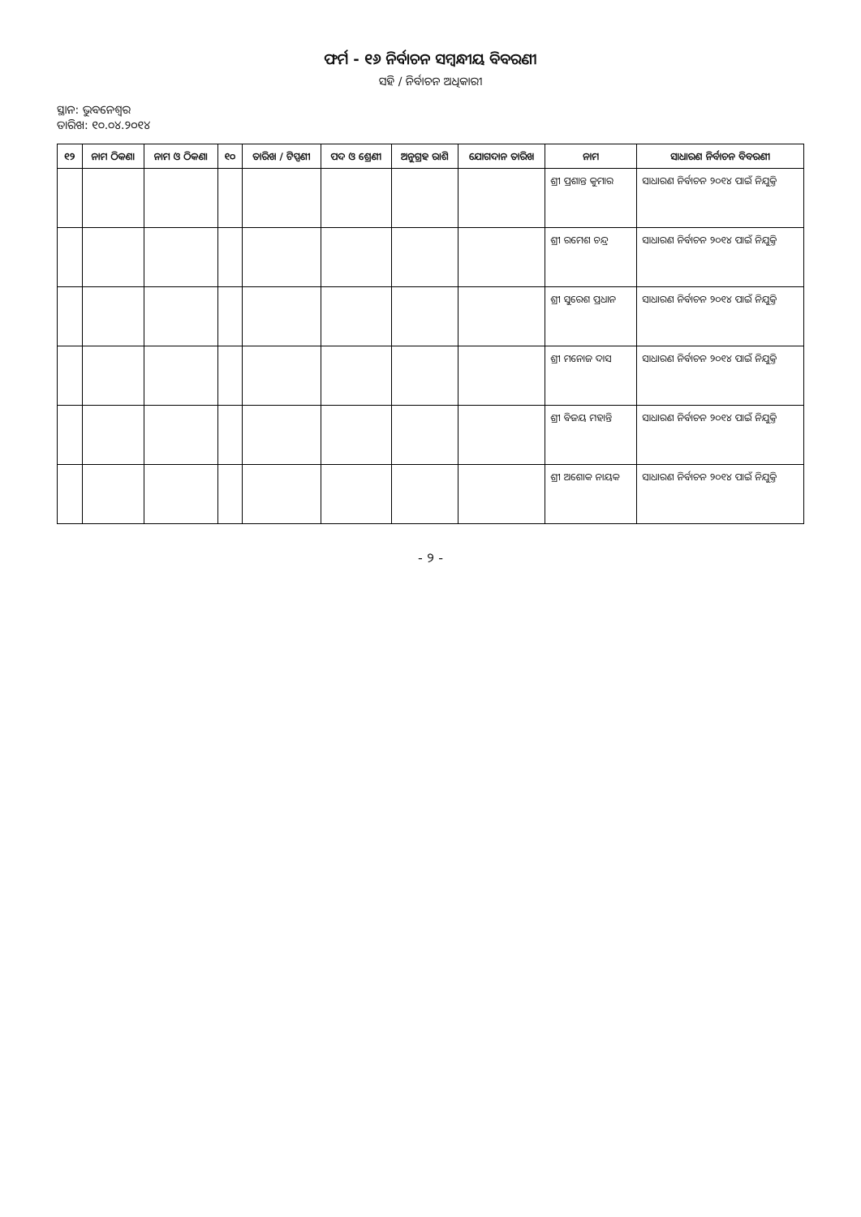ଫର୍ମ - ୧୬ ନିର୍ବାଚନ ସମ୍ବନ୍ଧୀୟ ବିବରଣୀ
ସହି / ନିର୍ବାଚନ ଅଧିକାରୀ
ସ୍ଥାନ: ଭୁବନେଶ୍ୱର
ତାରିଖ: ୧୦.୦୪.୨୦୧୪
| ୧୨ | ନାମ ଠିକଣା | ନାମ ଓ ଠିକଣା | ୧୦ | ତାରିଖ / ଟିପ୍ପଣୀ | ପଦ ଓ ଶ୍ରେଣୀ | ଅନୁଗ୍ରହ ରାଶି | ଯୋଗଦାନ ତାରିଖ | ନାମ | ସାଧାରଣ ନିର୍ବାଚନ ବିବରଣୀ |
| --- | --- | --- | --- | --- | --- | --- | --- | --- | --- |
| | | | | | | | | ଶ୍ରୀ ପ୍ରଶାନ୍ତ କୁମାର | ସାଧାରଣ ନିର୍ବାଚନ ୨୦୧୪ ପାଇଁ ନିଯୁକ୍ତି |
| | | | | | | | | ଶ୍ରୀ ରମେଶ ଚନ୍ଦ୍ର | ସାଧାରଣ ନିର୍ବାଚନ ୨୦୧୪ ପାଇଁ ନିଯୁକ୍ତି |
| | | | | | | | | ଶ୍ରୀ ସୁରେଶ ପ୍ରଧାନ | ସାଧାରଣ ନିର୍ବାଚନ ୨୦୧୪ ପାଇଁ ନିଯୁକ୍ତି |
| | | | | | | | | ଶ୍ରୀ ମନୋଜ ଦାସ | ସାଧାରଣ ନିର୍ବାଚନ ୨୦୧୪ ପାଇଁ ନିଯୁକ୍ତି |
| | | | | | | | | ଶ୍ରୀ ବିଜୟ ମହାନ୍ତି | ସାଧାରଣ ନିର୍ବାଚନ ୨୦୧୪ ପାଇଁ ନିଯୁକ୍ତି |
| | | | | | | | | ଶ୍ରୀ ଅଶୋକ ନାୟକ | ସାଧାରଣ ନିର୍ବାଚନ ୨୦୧୪ ପାଇଁ ନିଯୁକ୍ତି |
- ୨ -